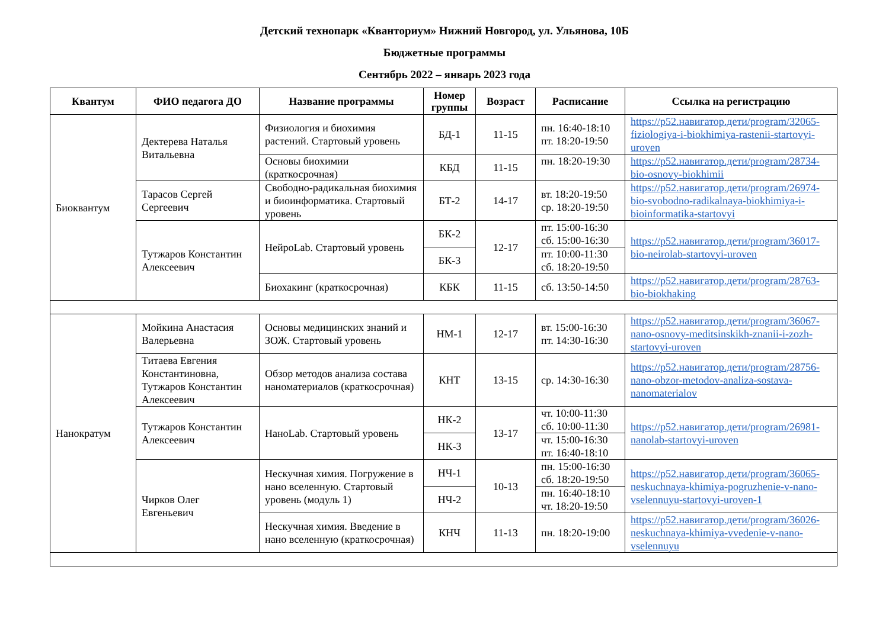Детский технопарк «Кванториум» Нижний Новгород, ул. Ульянова, 10Б
Бюджетные программы
Сентябрь 2022 – январь 2023 года
| Квантум | ФИО педагога ДО | Название программы | Номер группы | Возраст | Расписание | Ссылка на регистрацию |
| --- | --- | --- | --- | --- | --- | --- |
| Биоквантум | Дектерева Наталья Витальевна | Физиология и биохимия растений. Стартовый уровень | БД-1 | 11-15 | пн. 16:40-18:10 пт. 18:20-19:50 | https://p52.навигатор.дети/program/32065-fiziologiya-i-biokhimiya-rastenii-startovyi-uroven |
| | | Основы биохимии (краткосрочная) | КБД | 11-15 | пн. 18:20-19:30 | https://p52.навигатор.дети/program/28734-bio-osnovy-biokhimii |
| | Тарасов Сергей Сергеевич | Свободно-радикальная биохимия и биоинформатика. Стартовый уровень | БТ-2 | 14-17 | вт. 18:20-19:50 ср. 18:20-19:50 | https://p52.навигатор.дети/program/26974-bio-svobodno-radikalnaya-biokhimiya-i-bioinformatika-startovyi |
| | Тутжаров Константин Алексеевич | НейроLab. Стартовый уровень | БК-2 | 12-17 | пт. 15:00-16:30 сб. 15:00-16:30 | https://p52.навигатор.дети/program/36017-bio-neirolab-startovyi-uroven |
| | | | БК-3 | | пт. 10:00-11:30 сб. 18:20-19:50 | |
| | | Биохакинг (краткосрочная) | КБК | 11-15 | сб. 13:50-14:50 | https://p52.навигатор.дети/program/28763-bio-biokhaking |
| Нанократум | Мойкина Анастасия Валерьевна | Основы медицинских знаний и ЗОЖ. Стартовый уровень | НМ-1 | 12-17 | вт. 15:00-16:30 пт. 14:30-16:30 | https://p52.навигатор.дети/program/36067-nano-osnovy-meditsinskikh-znanii-i-zozh-startovyi-uroven |
| | Титаева Евгения Константиновна, Тутжаров Константин Алексеевич | Обзор методов анализа состава наноматериалов (краткосрочная) | КНТ | 13-15 | ср. 14:30-16:30 | https://p52.навигатор.дети/program/28756-nano-obzor-metodov-analiza-sostava-nanomaterialov |
| | Тутжаров Константин Алексеевич | НаноLab. Стартовый уровень | НК-2 | 13-17 | чт. 10:00-11:30 сб. 10:00-11:30 | https://p52.навигатор.дети/program/26981-nanolab-startovyi-uroven |
| | | | НК-3 | | чт. 15:00-16:30 пт. 16:40-18:10 | |
| | Чирков Олег Евгеньевич | Нескучная химия. Погружение в нано вселенную. Стартовый уровень (модуль 1) | НЧ-1 | 10-13 | пн. 15:00-16:30 сб. 18:20-19:50 | https://p52.навигатор.дети/program/36065-neskuchnaya-khimiya-pogruzhenie-v-nano-vselennuyu-startovyi-uroven-1 |
| | | | НЧ-2 | | пн. 16:40-18:10 чт. 18:20-19:50 | |
| | | Нескучная химия. Введение в нано вселенную (краткосрочная) | КНЧ | 11-13 | пн. 18:20-19:00 | https://p52.навигатор.дети/program/36026-neskuchnaya-khimiya-vvedenie-v-nano-vselennuyu |